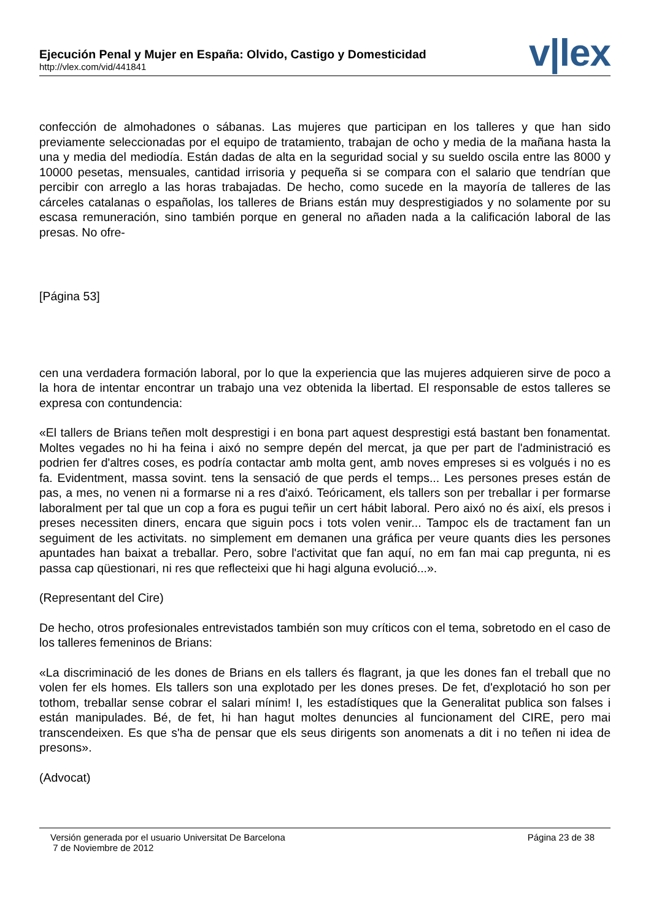Ejecución Penal y Mujer en España: Olvido, Castigo y Domesticidad
http://vlex.com/vid/441841
v|lex
confección de almohadones o sábanas. Las mujeres que participan en los talleres y que han sido previamente seleccionadas por el equipo de tratamiento, trabajan de ocho y media de la mañana hasta la una y media del mediodía. Están dadas de alta en la seguridad social y su sueldo oscila entre las 8000 y 10000 pesetas, mensuales, cantidad irrisoria y pequeña si se compara con el salario que tendrían que percibir con arreglo a las horas trabajadas. De hecho, como sucede en la mayoría de talleres de las cárceles catalanas o españolas, los talleres de Brians están muy desprestigiados y no solamente por su escasa remuneración, sino también porque en general no añaden nada a la calificación laboral de las presas. No ofre-
[Página 53]
cen una verdadera formación laboral, por lo que la experiencia que las mujeres adquieren sirve de poco a la hora de intentar encontrar un trabajo una vez obtenida la libertad. El responsable de estos talleres se expresa con contundencia:
«El tallers de Brians teñen molt desprestigi i en bona part aquest desprestigi está bastant ben fonamentat. Moltes vegades no hi ha feina i aixó no sempre depén del mercat, ja que per part de l'administració es podrien fer d'altres coses, es podría contactar amb molta gent, amb noves empreses si es volgués i no es fa. Evidentment, massa sovint. tens la sensació de que perds el temps... Les persones preses están de pas, a mes, no venen ni a formarse ni a res d'aixó. Teóricament, els tallers son per treballar i per formarse laboralment per tal que un cop a fora es pugui teñir un cert hábit laboral. Pero aixó no és així, els presos i preses necessiten diners, encara que siguin pocs i tots volen venir... Tampoc els de tractament fan un seguiment de les activitats. no simplement em demanen una gráfica per veure quants dies les persones apuntades han baixat a treballar. Pero, sobre l'activitat que fan aquí, no em fan mai cap pregunta, ni es passa cap qüestionari, ni res que reflecteixi que hi hagi alguna evolució...».
(Representant del Cire)
De hecho, otros profesionales entrevistados también son muy críticos con el tema, sobretodo en el caso de los talleres femeninos de Brians:
«La discriminació de les dones de Brians en els tallers és flagrant, ja que les dones fan el treball que no volen fer els homes. Els tallers son una explotado per les dones preses. De fet, d'explotació ho son per tothom, treballar sense cobrar el salari mínim! I, les estadístiques que la Generalitat publica son falses i están manipulades. Bé, de fet, hi han hagut moltes denuncies al funcionament del CIRE, pero mai transcendeixen. Es que s'ha de pensar que els seus dirigents son anomenats a dit i no teñen ni idea de presons».
(Advocat)
Versión generada por el usuario Universitat De Barcelona
7 de Noviembre de 2012
Página 23 de 38